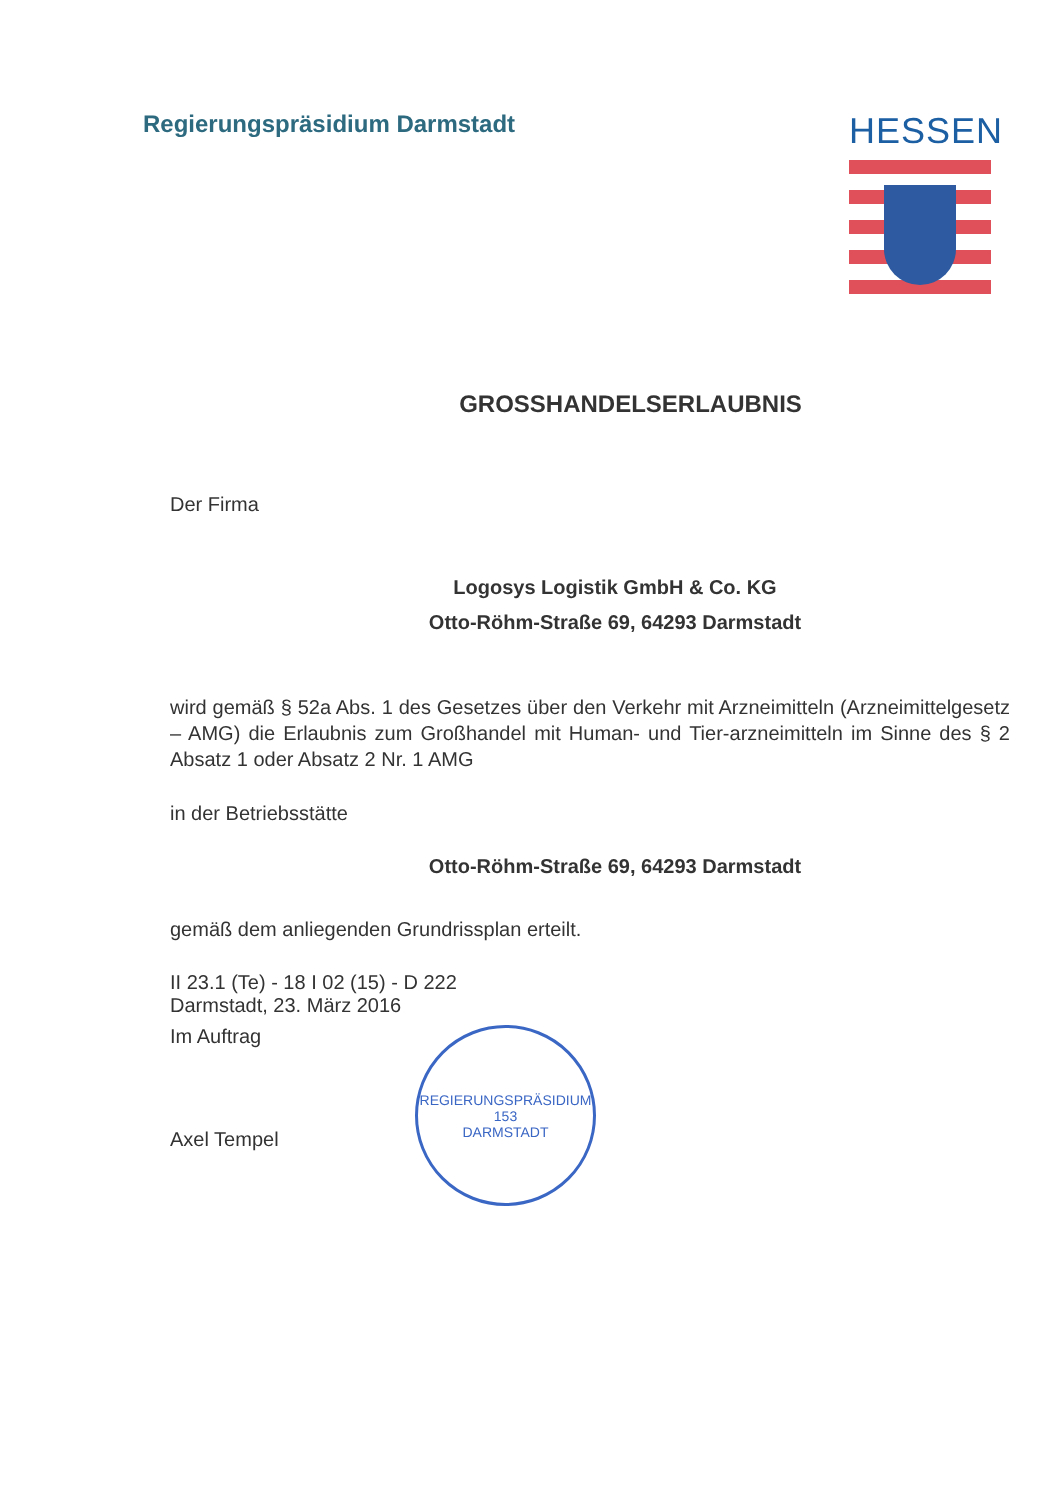Regierungspräsidium Darmstadt
HESSEN
GROSSHANDELSERLAUBNIS
Der Firma
Logosys Logistik GmbH & Co. KG
Otto-Röhm-Straße 69, 64293 Darmstadt
wird gemäß § 52a Abs. 1 des Gesetzes über den Verkehr mit Arzneimitteln (Arzneimittelgesetz – AMG) die Erlaubnis zum Großhandel mit Human- und Tier-arzneimitteln im Sinne des § 2 Absatz 1 oder Absatz 2 Nr. 1 AMG
in der Betriebsstätte
Otto-Röhm-Straße 69, 64293 Darmstadt
gemäß dem anliegenden Grundrissplan erteilt.
II 23.1 (Te) - 18 I 02 (15) - D 222
Darmstadt, 23. März 2016
Im Auftrag
Axel Tempel
REGIERUNGSPRÄSIDIUM
153
DARMSTADT